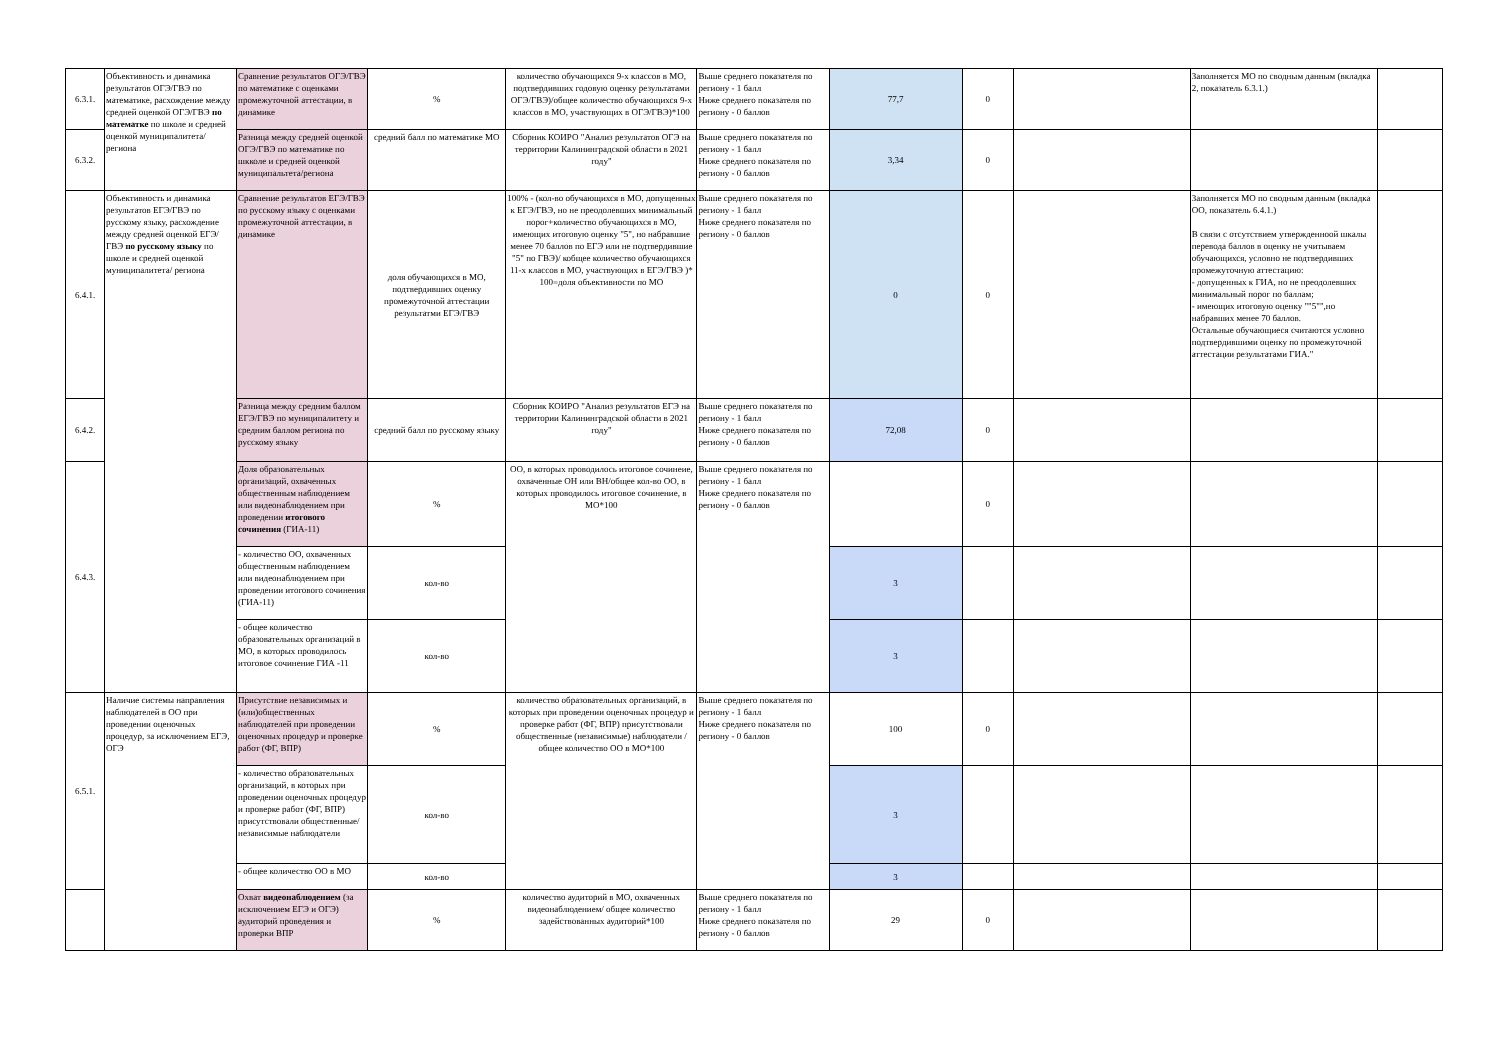| 6.3.1. | Объективность и динамика результатов ОГЭ/ГВЭ по математике, расхождение между средней оценкой ОГЭ/ГВЭ по математке по школе и средней оценкой муниципалитета/ региона | Сравнение результатов ОГЭ/ГВЭ по математике с оценками промежуточной аттестации, в динамике | % | количество обучающихся 9-х классов в МО, подтвердивших годовую оценку результатами ОГЭ/ГВЭ)/общее количество обучающихся 9-х классов в МО, участвующих в ОГЭ/ГВЭ)*100 | Выше среднего показателя по региону - 1 балл Ниже среднего показателя по региону - 0 баллов | 77,7 | 0 | | Заполняется МО по сводным данным (вкладка 2, показатель 6.3.1.) | |
| 6.3.2. | | Разница между средней оценкой ОГЭ/ГВЭ по математике по шкколе и средней оценкой муниципальтета/региона | средний балл по математике МО | Сборник КОИРО "Анализ результатов ОГЭ на территории Калининградской области в 2021 году" | Выше среднего показателя по региону - 1 балл Ниже среднего показателя по региону - 0 баллов | 3,34 | 0 | | | |
| 6.4.1. | Объективность и динамика результатов ЕГЭ/ГВЭ по русскому языку, расхождение между средней оценкой ЕГЭ/ГВЭ по русскому языку по школе и средней оценкой муниципалитета/ региона | Сравнение результатов ЕГЭ/ГВЭ по русскому языку с оценками промежуточной аттестации, в динамике | доля обучающихся в МО, подтвердивших оценку промежуточной аттестации результатми ЕГЭ/ГВЭ | 100% - (кол-во обучающихся в МО, допущенных к ЕГЭ/ГВЭ, но не преодолевших минимальный порог+количество обучающихся в МО, имеющих итоговую оценку "5", но набравшие менее 70 баллов по ЕГЭ или не подтвердившие "5" по ГВЭ)/ кобщее количество обучающихся 11-х классов в МО, участвующих в ЕГЭ/ГВЭ )* 100=доля объективности по МО | Выше среднего показателя по региону - 1 балл Ниже среднего показателя по региону - 0 баллов | 0 | 0 | | Заполняется МО по сводным данным (вкладка ОО, показатель 6.4.1.) В связи с отсутствием утвержденноой шкалы перевода баллов в оценку не учитываем обучающихся, условно не подтвердивших промежуточную аттестацию: - допущенных к ГИА, но не преодолевших минимальный порог по баллам; - имеющих итоговую оценку ""5"",но набравших менее 70 баллов. Остальные обучающиеся считаются условно подтвердившими оценку по промежуточной аттестации результатами ГИА." | |
| 6.4.2. | | Разница между средним баллом ЕГЭ/ГВЭ по муниципалитету и средним баллом региона по русскому языку | средний балл по русскому языку | Сборник КОИРО "Анализ результатов ЕГЭ на территории Калининградской области в 2021 году" | Выше среднего показателя по региону - 1 балл Ниже среднего показателя по региону - 0 баллов | 72,08 | 0 | | | |
| 6.4.3. | | Доля образовательных организаций, охваченных общественным наблюдением или видеонаблюдением при проведении итогового сочинения (ГИА-11) | % | ОО, в которых проводилось итоговое сочинеие, охваченные ОН или ВН/общее кол-во ОО, в которых проводилось итоговое сочинение, в МО*100 | Выше среднего показателя по региону - 1 балл Ниже среднего показателя по региону - 0 баллов | | 0 | | | |
| | | - количество ОО, охваченных общественным наблюдением или видеонаблюдением при проведении итогового сочинения (ГИА-11) | кол-во | | | 3 | | | | |
| | | - общее количество образовательных организаций в МО, в которых проводилось итоговое сочинение ГИА -11 | кол-во | | | 3 | | | | |
| 6.5.1. | Наличие системы направления наблюдателей в ОО при проведении оценочных процедур, за исключением ЕГЭ, ОГЭ | Присутствие независимых и (или)общественных наблюдателей при проведении оценочных процедур и проверке работ (ФГ, ВПР) | % | количество образовательных организаций, в которых при проведении оценочных процедур и проверке работ (ФГ, ВПР) присутствовали общественные (независимые) наблюдатели /общее количество ОО в МО*100 | Выше среднего показателя по региону - 1 балл Ниже среднего показателя по региону - 0 баллов | 100 | 0 | | | |
| | | - количество образовательных организаций, в которых при проведении оценочных процедур и проверке работ (ФГ, ВПР) присутствовали общественные/независимые наблюдатели | кол-во | | | 3 | | | | |
| | | - общее количество ОО в МО | кол-во | | | 3 | | | | |
| | | Охват видеонаблюдением (за исключением ЕГЭ и ОГЭ) аудиторий проведения и проверки ВПР | % | количество аудиторий в МО, охваченных видеонаблюдением/ общее количество задействованных аудиторий*100 | Выше среднего показателя по региону - 1 балл Ниже среднего показателя по региону - 0 баллов | 29 | 0 | | | |